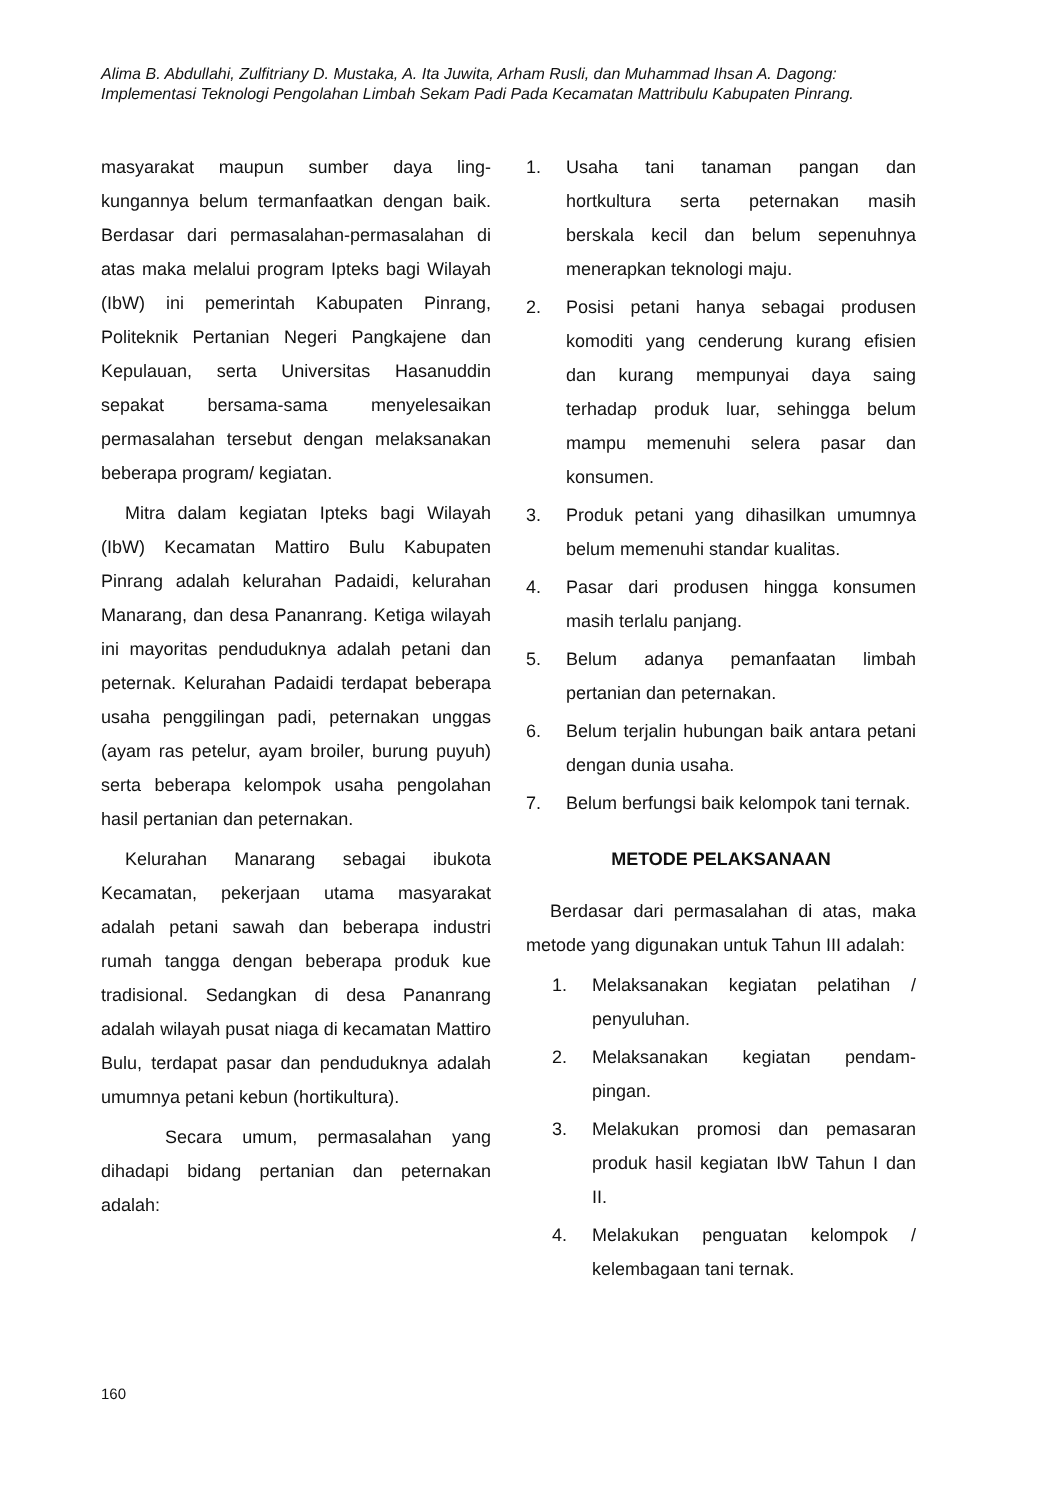Alima B. Abdullahi, Zulfitriany D. Mustaka, A. Ita Juwita, Arham Rusli, dan Muhammad Ihsan A. Dagong: Implementasi Teknologi Pengolahan Limbah Sekam Padi Pada Kecamatan Mattribulu Kabupaten Pinrang.
masyarakat maupun sumber daya ling-kungannya belum termanfaatkan dengan baik. Berdasar dari permasalahan-permasalahan di atas maka melalui program Ipteks bagi Wilayah (IbW) ini pemerintah Kabupaten Pinrang, Politeknik Pertanian Negeri Pangkajene dan Kepulauan, serta Universitas Hasanuddin sepakat bersama-sama menyelesaikan permasalahan tersebut dengan melaksanakan beberapa program/ kegiatan.
Mitra dalam kegiatan Ipteks bagi Wilayah (IbW) Kecamatan Mattiro Bulu Kabupaten Pinrang adalah kelurahan Padaidi, kelurahan Manarang, dan desa Pananrang. Ketiga wilayah ini mayoritas penduduknya adalah petani dan peternak. Kelurahan Padaidi terdapat beberapa usaha penggilingan padi, peternakan unggas (ayam ras petelur, ayam broiler, burung puyuh) serta beberapa kelompok usaha pengolahan hasil pertanian dan peternakan.
Kelurahan Manarang sebagai ibukota Kecamatan, pekerjaan utama masyarakat adalah petani sawah dan beberapa industri rumah tangga dengan beberapa produk kue tradisional. Sedangkan di desa Pananrang adalah wilayah pusat niaga di kecamatan Mattiro Bulu, terdapat pasar dan penduduknya adalah umumnya petani kebun (hortikultura).
Secara umum, permasalahan yang dihadapi bidang pertanian dan peternakan adalah:
1. Usaha tani tanaman pangan dan hortkultura serta peternakan masih berskala kecil dan belum sepenuhnya menerapkan teknologi maju.
2. Posisi petani hanya sebagai produsen komoditi yang cenderung kurang efisien dan kurang mempunyai daya saing terhadap produk luar, sehingga belum mampu memenuhi selera pasar dan konsumen.
3. Produk petani yang dihasilkan umumnya belum memenuhi standar kualitas.
4. Pasar dari produsen hingga konsumen masih terlalu panjang.
5. Belum adanya pemanfaatan limbah pertanian dan peternakan.
6. Belum terjalin hubungan baik antara petani dengan dunia usaha.
7. Belum berfungsi baik kelompok tani ternak.
METODE PELAKSANAAN
Berdasar dari permasalahan di atas, maka metode yang digunakan untuk Tahun III adalah:
1. Melaksanakan kegiatan pelatihan / penyuluhan.
2. Melaksanakan kegiatan pendam-pingan.
3. Melakukan promosi dan pemasaran produk hasil kegiatan IbW Tahun I dan II.
4. Melakukan penguatan kelompok / kelembagaan tani ternak.
160